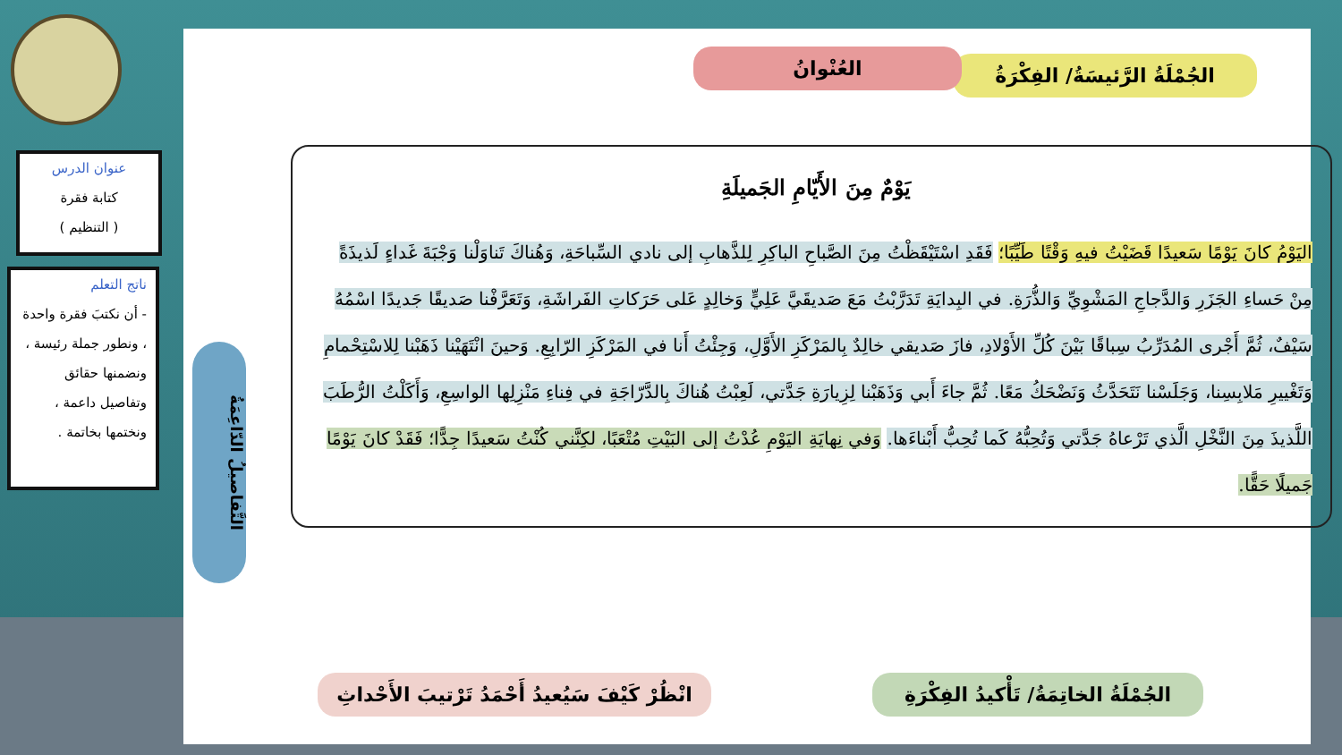عنوان الدرس
كتابة فقرة
( التنظيم )
ناتج التعلم
- أن نكتبَ فقرة واحدة ، ونطور جملة رئيسة ، ونضمنها حقائق وتفاصيل داعمة ، ونختمها بخاتمة .
الجُمْلَةُ الرَّئيسَةُ/ الفِكْرَةُ
العُنْوانُ
التَّفاصيلُ الدّاعِمَةُ
يَوْمٌ مِنَ الأَيّامِ الجَميلَةِ
اليَوْمُ كانَ يَوْمًا سَعيدًا قَضَيْتُ فيهِ وَقْتًا طَيِّبًا؛ فَقَدِ اسْتَيْقَظْتُ مِنَ الصَّباحِ الباكِرِ لِلذَّهابِ إلى نادي السِّباحَةِ، وَهُناكَ تَناوَلْنا وَجْبَةَ غَداءٍ لَذيذَةً مِنْ حَساءِ الجَزَرِ وَالدَّجاجِ المَشْوِيِّ وَالذُّرَةِ. في البِدايَةِ تَدَرَّبْتُ مَعَ صَديقَيَّ عَلِيٍّ وَخالِدٍ عَلى حَرَكاتِ الفَراشَةِ، وَتَعَرَّفْنا صَديقًا جَديدًا اسْمُهُ سَيْفٌ، ثُمَّ أَجْرى المُدَرِّبُ سِباقًا بَيْنَ كُلِّ الأَوْلادِ، فازَ صَديقي خالِدٌ بِالمَرْكَزِ الأَوَّلِ، وَجِئْتُ أَنا في المَرْكَزِ الرّابِعِ. وَحينَ انْتَهَيْنا ذَهَبْنا لِلاسْتِحْمامِ وَتَغْييرِ مَلابِسِنا، وَجَلَسْنا نَتَحَدَّثُ وَنَضْحَكُ مَعًا. ثُمَّ جاءَ أَبي وَذَهَبْنا لِزِيارَةِ جَدَّتي، لَعِبْتُ هُناكَ بِالدَّرّاجَةِ في فِناءِ مَنْزِلِها الواسِعِ، وَأَكَلْتُ الرُّطَبَ اللَّذيذَ مِنَ النَّخْلِ الَّذي تَرْعاهُ جَدَّتي وَتُحِبُّهُ كَما تُحِبُّ أَبْناءَها. وَفي نِهايَةِ اليَوْمِ عُدْتُ إلى البَيْتِ مُتْعَبًا، لكِنَّني كُنْتُ سَعيدًا جِدًّا؛ فَقَدْ كانَ يَوْمًا جَميلًا حَقًّا.
الجُمْلَةُ الخاتِمَةُ/ تَأْكيدُ الفِكْرَةِ
انْظُرْ كَيْفَ سَيُعيدُ أَحْمَدُ تَرْتيبَ الأَحْداثِ